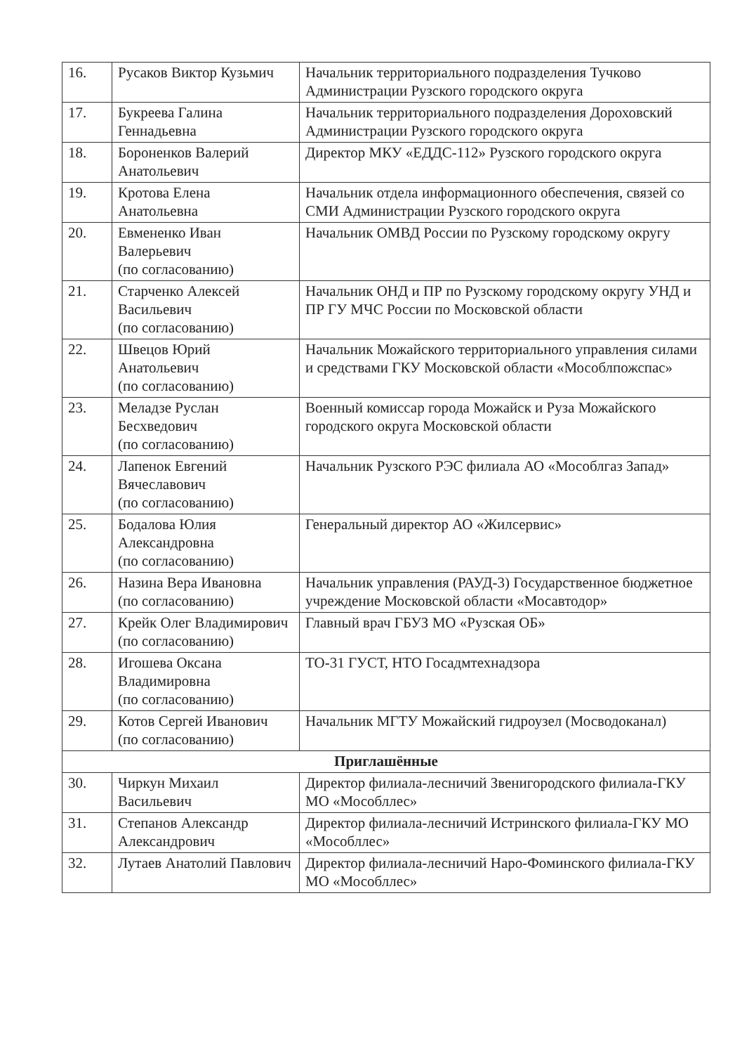| 16. | Русаков Виктор Кузьмич | Начальник территориального подразделения Тучково Администрации Рузского городского округа |
| 17. | Букреева Галина Геннадьевна | Начальник территориального подразделения Дороховский Администрации Рузского городского округа |
| 18. | Бороненков Валерий Анатольевич | Директор МКУ «ЕДДС-112» Рузского городского округа |
| 19. | Кротова Елена Анатольевна | Начальник отдела информационного обеспечения, связей со СМИ Администрации Рузского городского округа |
| 20. | Евмененко Иван Валерьевич (по согласованию) | Начальник ОМВД России по Рузскому городскому округу |
| 21. | Старченко Алексей Васильевич (по согласованию) | Начальник ОНД и ПР по Рузскому городскому округу УНД и ПР ГУ МЧС России по Московской области |
| 22. | Швецов Юрий Анатольевич (по согласованию) | Начальник Можайского территориального управления силами и средствами ГКУ Московской области «Мособлпожспас» |
| 23. | Меладзе Руслан Бесхведович (по согласованию) | Военный комиссар города Можайск и Руза Можайского городского округа Московской области |
| 24. | Лапенок Евгений Вячеславович (по согласованию) | Начальник Рузского РЭС филиала АО «Мособлгаз Запад» |
| 25. | Бодалова Юлия Александровна (по согласованию) | Генеральный директор АО «Жилсервис» |
| 26. | Назина Вера Ивановна (по согласованию) | Начальник управления (РАУД-3) Государственное бюджетное учреждение Московской области «Мосавтодор» |
| 27. | Крейк Олег Владимирович (по согласованию) | Главный врач ГБУЗ МО «Рузская ОБ» |
| 28. | Игошева Оксана Владимировна (по согласованию) | ТО-31 ГУСТ, НТО Госадмтехнадзора |
| 29. | Котов Сергей Иванович (по согласованию) | Начальник МГТУ Можайский гидроузел (Мосводоканал) |
| Приглашённые | | |
| 30. | Чиркун Михаил Васильевич | Директор филиала-лесничий Звенигородского филиала-ГКУ МО «Мособллес» |
| 31. | Степанов Александр Александрович | Директор филиала-лесничий Истринского филиала-ГКУ МО «Мособллес» |
| 32. | Лутаев Анатолий Павлович | Директор филиала-лесничий Наро-Фоминского филиала-ГКУ МО «Мособллес» |